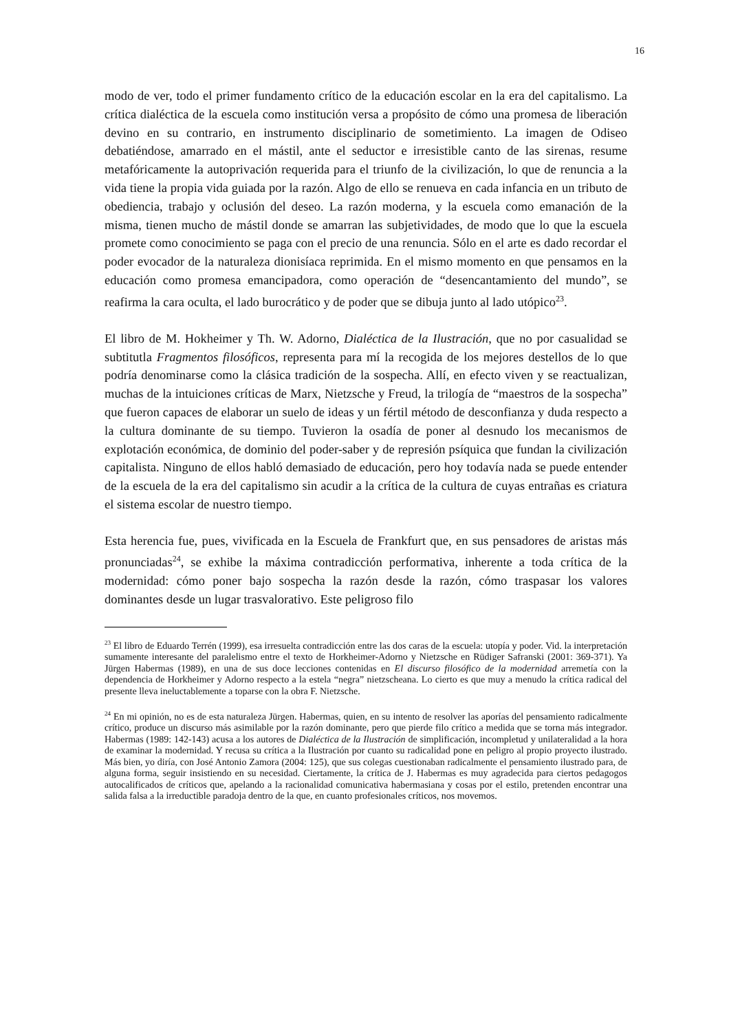16
modo de ver, todo el primer fundamento crítico de la educación escolar en la era del capitalismo. La crítica dialéctica de la escuela como institución versa a propósito de cómo una promesa de liberación devino en su contrario, en instrumento disciplinario de sometimiento. La imagen de Odiseo debatiéndose, amarrado en el mástil, ante el seductor e irresistible canto de las sirenas, resume metafóricamente la autoprivación requerida para el triunfo de la civilización, lo que de renuncia a la vida tiene la propia vida guiada por la razón. Algo de ello se renueva en cada infancia en un tributo de obediencia, trabajo y oclusión del deseo. La razón moderna, y la escuela como emanación de la misma, tienen mucho de mástil donde se amarran las subjetividades, de modo que lo que la escuela promete como conocimiento se paga con el precio de una renuncia. Sólo en el arte es dado recordar el poder evocador de la naturaleza dionisíaca reprimida. En el mismo momento en que pensamos en la educación como promesa emancipadora, como operación de “desencantamiento del mundo”, se reafirma la cara oculta, el lado burocrático y de poder que se dibuja junto al lado utópico<sup>23</sup>.
El libro de M. Hokheimer y Th. W. Adorno, Dialéctica de la Ilustración, que no por casualidad se subtitutla Fragmentos filosóficos, representa para mí la recogida de los mejores destellos de lo que podría denominarse como la clásica tradición de la sospecha. Allí, en efecto viven y se reactualizan, muchas de la intuiciones críticas de Marx, Nietzsche y Freud, la trilogía de “maestros de la sospecha” que fueron capaces de elaborar un suelo de ideas y un fértil método de desconfianza y duda respecto a la cultura dominante de su tiempo. Tuvieron la osadía de poner al desnudo los mecanismos de explotación económica, de dominio del poder-saber y de represión psíquica que fundan la civilización capitalista. Ninguno de ellos habló demasiado de educación, pero hoy todavía nada se puede entender de la escuela de la era del capitalismo sin acudir a la crítica de la cultura de cuyas entrañas es criatura el sistema escolar de nuestro tiempo.
Esta herencia fue, pues, vivificada en la Escuela de Frankfurt que, en sus pensadores de aristas más pronunciadas<sup>24</sup>, se exhibe la máxima contradicción performativa, inherente a toda crítica de la modernidad: cómo poner bajo sospecha la razón desde la razón, cómo traspasar los valores dominantes desde un lugar trasvalorativo. Este peligroso filo
<sup>23</sup> El libro de Eduardo Terrén (1999), esa irresuelta contradicción entre las dos caras de la escuela: utopía y poder. Vid. la interpretación sumamente interesante del paralelismo entre el texto de Horkheimer-Adorno y Nietzsche en Rüdiger Safranski (2001: 369-371). Ya Jürgen Habermas (1989), en una de sus doce lecciones contenidas en El discurso filosófico de la modernidad arremetía con la dependencia de Horkheimer y Adorno respecto a la estela “negra” nietzscheana. Lo cierto es que muy a menudo la crítica radical del presente lleva ineluctablemente a toparse con la obra F. Nietzsche.
<sup>24</sup> En mi opinión, no es de esta naturaleza Jürgen. Habermas, quien, en su intento de resolver las aporías del pensamiento radicalmente crítico, produce un discurso más asimilable por la razón dominante, pero que pierde filo crítico a medida que se torna más integrador. Habermas (1989: 142-143) acusa a los autores de Dialéctica de la Ilustración de simplificación, incompletud y unilateralidad a la hora de examinar la modernidad. Y recusa su crítica a la Ilustración por cuanto su radicalidad pone en peligro al propio proyecto ilustrado. Más bien, yo diría, con José Antonio Zamora (2004: 125), que sus colegas cuestionaban radicalmente el pensamiento ilustrado para, de alguna forma, seguir insistiendo en su necesidad. Ciertamente, la crítica de J. Habermas es muy agradecida para ciertos pedagogos autocalificados de críticos que, apelando a la racionalidad comunicativa habermasiana y cosas por el estilo, pretenden encontrar una salida falsa a la irreductible paradoja dentro de la que, en cuanto profesionales críticos, nos movemos.